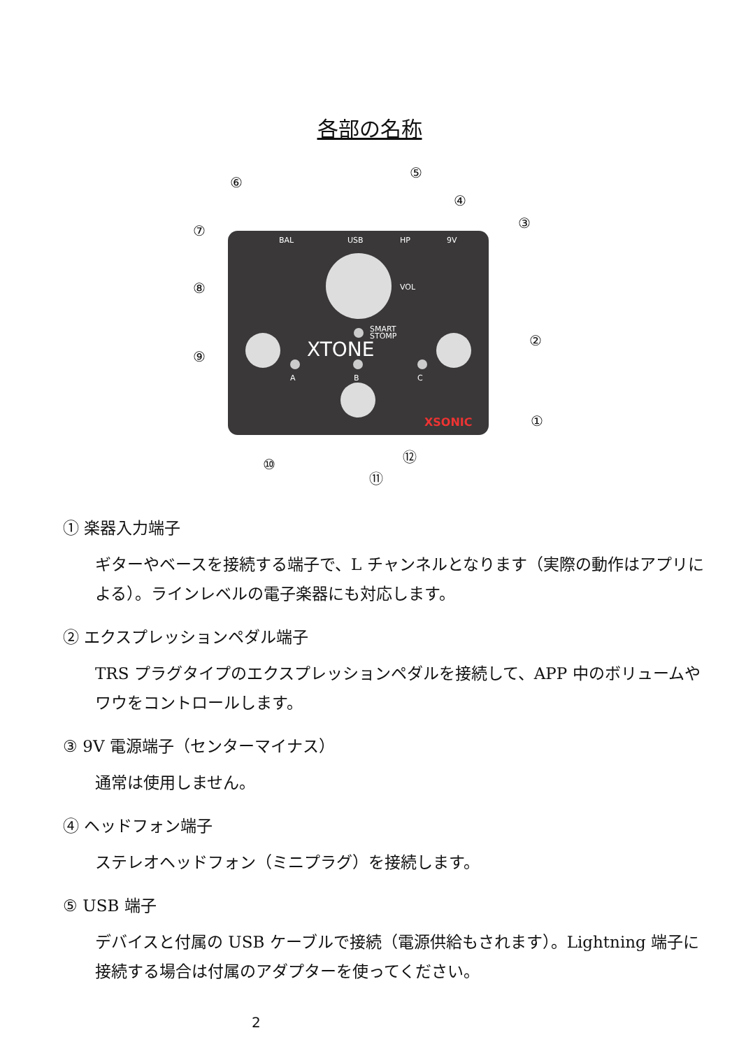各部の名称
BAL
USB
HP
9V
VOL
SMART
STOMP
XTONE
A
B
C
XSONIC
①
②
③
④
⑤
⑥
⑦
⑧
⑨
⑩
⑪
⑫
① 楽器入力端子
ギターやベースを接続する端子で、L チャンネルとなります（実際の動作はアプリによる）。ラインレベルの電子楽器にも対応します。
② エクスプレッションペダル端子
TRS プラグタイプのエクスプレッションペダルを接続して、APP 中のボリュームやワウをコントロールします。
③ 9V 電源端子（センターマイナス）
通常は使用しません。
④ ヘッドフォン端子
ステレオヘッドフォン（ミニプラグ）を接続します。
⑤ USB 端子
デバイスと付属の USB ケーブルで接続（電源供給もされます）。Lightning 端子に接続する場合は付属のアダプターを使ってください。
2